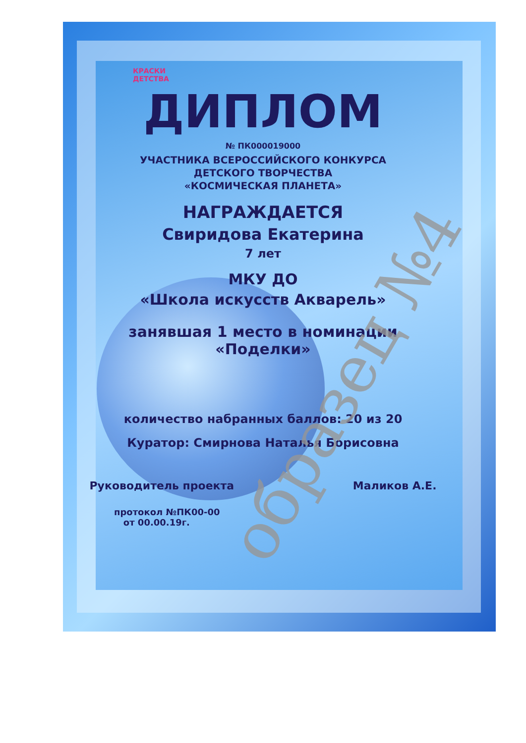образец №4
КРАСКИ
ДЕТСТВА
ДИПЛОМ
№ ПК000019000
УЧАСТНИКА ВСЕРОССИЙСКОГО КОНКУРСА
ДЕТСКОГО ТВОРЧЕСТВА
«КОСМИЧЕСКАЯ ПЛАНЕТА»
НАГРАЖДАЕТСЯ
Свиридова Екатерина
7 лет
МКУ ДО
«Школа искусств Акварель»
занявшая 1 место в номинации
«Поделки»
количество набранных баллов: 20 из 20
Куратор: Смирнова Наталья Борисовна
Руководитель проекта Маликов А.Е.
протокол №ПК00-00
от 00.00.19г.